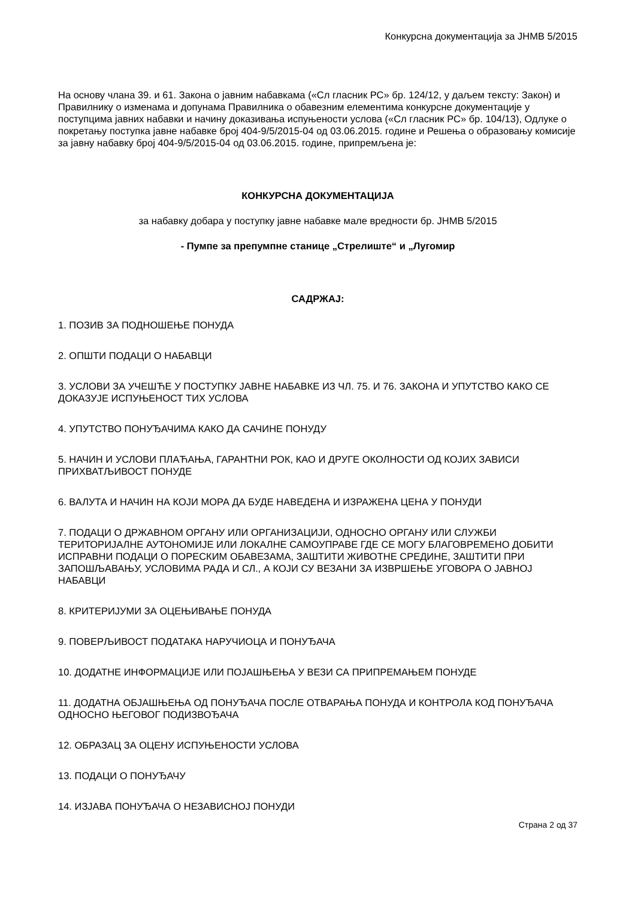Конкурсна документација за ЈНМВ 5/2015
На основу члана 39. и 61. Закона о јавним набавкама («Сл гласник РС» бр. 124/12, у даљем тексту: Закон) и Правилнику о изменама и допунама Правилника о обавезним елементима конкурсне документације у поступцима јавних набавки и начину доказивања испуњености услова («Сл гласник РС» бр. 104/13), Одлуке о покретању поступка јавне набавке број 404-9/5/2015-04 од 03.06.2015. године и Решења о образовању комисије за јавну набавку број 404-9/5/2015-04 од 03.06.2015. године, припремљена је:
КОНКУРСНА ДОКУМЕНТАЦИЈА
за набавку добара у поступку јавне набавке мале вредности бр. ЈНМВ 5/2015
- Пумпе за препумпне станице „Стрелиште“ и „Лугомир
САДРЖАЈ:
1. ПОЗИВ ЗА ПОДНОШЕЊЕ ПОНУДА
2. ОПШТИ ПОДАЦИ О НАБАВЦИ
3. УСЛОВИ ЗА УЧЕШЋЕ У ПОСТУПКУ ЈАВНЕ НАБАВКЕ ИЗ ЧЛ. 75. И 76. ЗАКОНА И УПУТСТВО КАКО СЕ ДОКАЗУЈЕ ИСПУЊЕНОСТ ТИХ УСЛОВА
4. УПУТСТВО ПОНУЂАЧИМА КАКО ДА САЧИНЕ ПОНУДУ
5. НАЧИН И УСЛОВИ ПЛАЋАЊА, ГАРАНТНИ РОК, КАО И ДРУГЕ ОКОЛНОСТИ ОД КОЈИХ ЗАВИСИ ПРИХВАТЉИВОСТ ПОНУДЕ
6. ВАЛУТА И НАЧИН НА КОЈИ МОРА ДА БУДЕ НАВЕДЕНА И ИЗРАЖЕНА ЦЕНА У ПОНУДИ
7. ПОДАЦИ О ДРЖАВНОМ ОРГАНУ ИЛИ ОРГАНИЗАЦИЈИ, ОДНОСНО ОРГАНУ ИЛИ СЛУЖБИ ТЕРИТОРИЈАЛНЕ АУТОНОМИЈЕ ИЛИ ЛОКАЛНЕ САМОУПРАВЕ ГДЕ СЕ МОГУ БЛАГОВРЕМЕНО ДОБИТИ ИСПРАВНИ ПОДАЦИ О ПОРЕСКИМ ОБАВЕЗАМА, ЗАШТИТИ ЖИВОТНЕ СРЕДИНЕ, ЗАШТИТИ ПРИ ЗАПОШЉАВАЊУ, УСЛОВИМА РАДА И СЛ., А КОЈИ СУ ВЕЗАНИ ЗА ИЗВРШЕЊЕ УГОВОРА О ЈАВНОЈ НАБАВЦИ
8. КРИТЕРИЈУМИ ЗА ОЦЕЊИВАЊЕ ПОНУДА
9. ПОВЕРЉИВОСТ ПОДАТАКА НАРУЧИОЦА И ПОНУЂАЧА
10. ДОДАТНЕ ИНФОРМАЦИЈЕ ИЛИ ПОЈАШЊЕЊА У ВЕЗИ СА ПРИПРЕМАЊЕМ ПОНУДЕ
11. ДОДАТНА ОБЈАШЊЕЊА ОД ПОНУЂАЧА ПОСЛЕ ОТВАРАЊА ПОНУДА И КОНТРОЛА КОД ПОНУЂАЧА ОДНОСНО ЊЕГОВОГ ПОДИЗВОЂАЧА
12. ОБРАЗАЦ ЗА ОЦЕНУ ИСПУЊЕНОСТИ УСЛОВА
13. ПОДАЦИ О ПОНУЂАЧУ
14. ИЗЈАВА ПОНУЂАЧА О НЕЗАВИСНОЈ ПОНУДИ
Страна 2 од 37